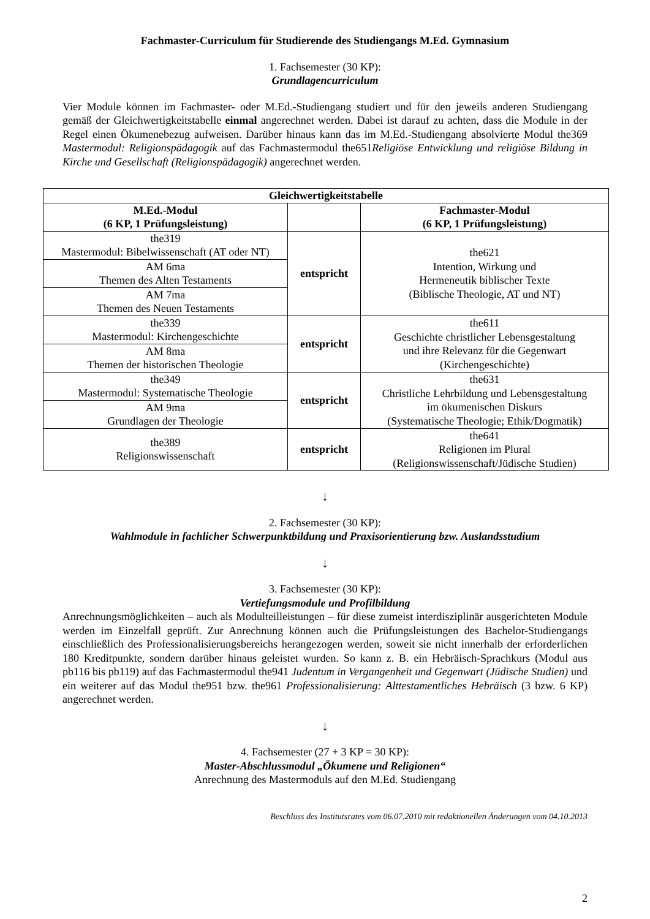Fachmaster-Curriculum für Studierende des Studiengangs M.Ed. Gymnasium
1. Fachsemester (30 KP):
Grundlagencurriculum
Vier Module können im Fachmaster- oder M.Ed.-Studiengang studiert und für den jeweils anderen Studiengang gemäß der Gleichwertigkeitstabelle einmal angerechnet werden. Dabei ist darauf zu achten, dass die Module in der Regel einen Ökumenebezug aufweisen. Darüber hinaus kann das im M.Ed.-Studiengang absolvierte Modul the369 Mastermodul: Religionspädagogik auf das Fachmastermodul the651Religiöse Entwicklung und religiöse Bildung in Kirche und Gesellschaft (Religionspädagogik) angerechnet werden.
| Gleichwertigkeitstabelle | | |
| --- | --- | --- |
| M.Ed.-Modul (6 KP, 1 Prüfungsleistung) | | Fachmaster-Modul (6 KP, 1 Prüfungsleistung) |
| the319 Mastermodul: Bibelwissenschaft (AT oder NT) | entspricht | the621 Intention, Wirkung und Hermeneutik biblischer Texte (Biblische Theologie, AT und NT) |
| AM 6ma Themen des Alten Testaments | | |
| AM 7ma Themen des Neuen Testaments | | |
| the339 Mastermodul: Kirchengeschichte | entspricht | the611 Geschichte christlicher Lebensgestaltung und ihre Relevanz für die Gegenwart (Kirchengeschichte) |
| AM 8ma Themen der historischen Theologie | | |
| the349 Mastermodul: Systematische Theologie | entspricht | the631 Christliche Lehrbildung und Lebensgestaltung im ökumenischen Diskurs (Systematische Theologie; Ethik/Dogmatik) |
| AM 9ma Grundlagen der Theologie | | |
| the389 Religionswissenschaft | entspricht | the641 Religionen im Plural (Religionswissenschaft/Jüdische Studien) |
↓
2. Fachsemester (30 KP):
Wahlmodule in fachlicher Schwerpunktbildung und Praxisorientierung bzw. Auslandsstudium
↓
3. Fachsemester (30 KP):
Vertiefungsmodule und Profilbildung
Anrechnungsmöglichkeiten – auch als Modulteilleistungen – für diese zumeist interdisziplinär ausgerichteten Module werden im Einzelfall geprüft. Zur Anrechnung können auch die Prüfungsleistungen des Bachelor-Studiengangs einschließlich des Professionalisierungsbereichs herangezogen werden, soweit sie nicht innerhalb der erforderlichen 180 Kreditpunkte, sondern darüber hinaus geleistet wurden. So kann z. B. ein Hebräisch-Sprachkurs (Modul aus pb116 bis pb119) auf das Fachmastermodul the941 Judentum in Vergangenheit und Gegenwart (Jüdische Studien) und ein weiterer auf das Modul the951 bzw. the961 Professionalisierung: Alttestamentliches Hebräisch (3 bzw. 6 KP) angerechnet werden.
↓
4. Fachsemester (27 + 3 KP = 30 KP):
Master-Abschlussmodul „Ökumene und Religionen“
Anrechnung des Mastermoduls auf den M.Ed. Studiengang
Beschluss des Institutsrates vom 06.07.2010 mit redaktionellen Änderungen vom 04.10.2013
2